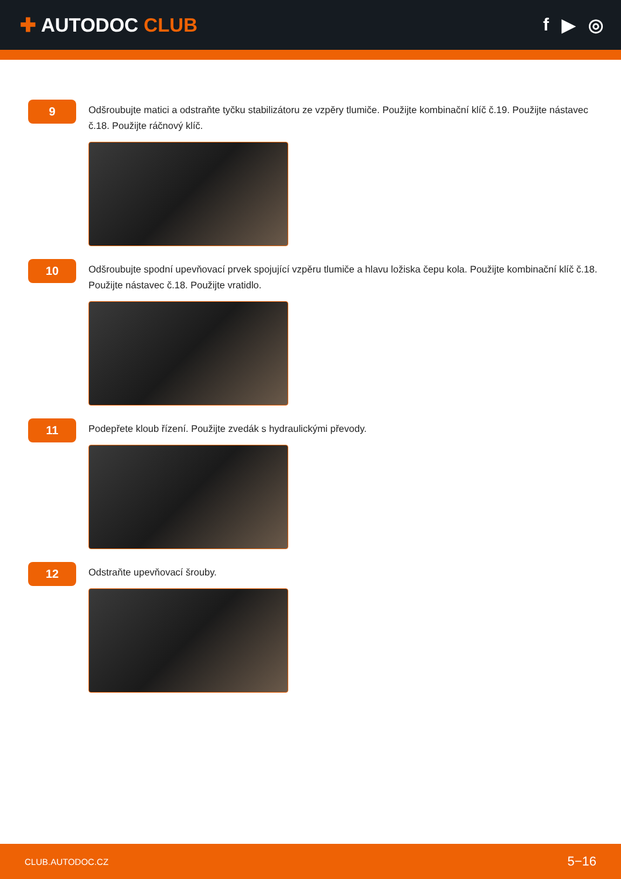✚ AUTODOC CLUB f ▶ ◎
9
Odšroubujte matici a odstraňte tyčku stabilizátoru ze vzpěry tlumiče. Použijte kombinační klíč č.19. Použijte nástavec č.18. Použijte ráčnový klíč.
10
Odšroubujte spodní upevňovací prvek spojující vzpěru tlumiče a hlavu ložiska čepu kola. Použijte kombinační klíč č.18. Použijte nástavec č.18. Použijte vratidlo.
11
Podepřete kloub řízení. Použijte zvedák s hydraulickými převody.
12
Odstraňte upevňovací šrouby.
CLUB.AUTODOC.CZ 5−16